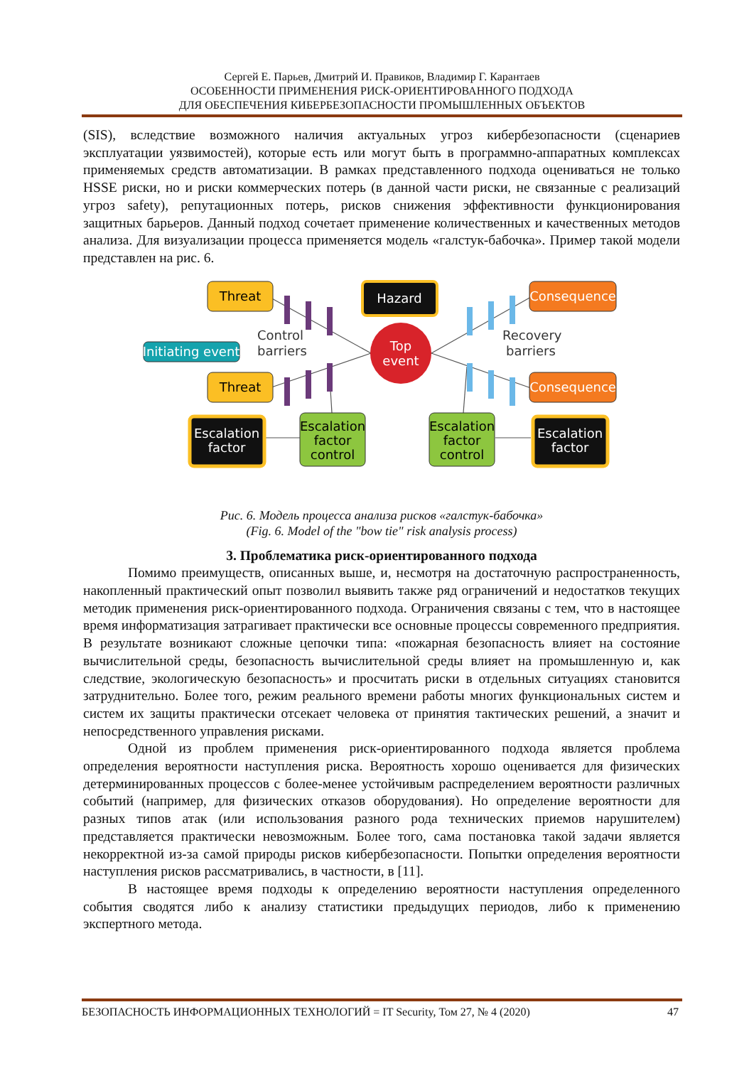Сергей Е. Парьев, Дмитрий И. Правиков, Владимир Г. Карантаев
ОСОБЕННОСТИ ПРИМЕНЕНИЯ РИСК-ОРИЕНТИРОВАННОГО ПОДХОДА
ДЛЯ ОБЕСПЕЧЕНИЯ КИБЕРБЕЗОПАСНОСТИ ПРОМЫШЛЕННЫХ ОБЪЕКТОВ
(SIS), вследствие возможного наличия актуальных угроз кибербезопасности (сценариев эксплуатации уязвимостей), которые есть или могут быть в программно-аппаратных комплексах применяемых средств автоматизации. В рамках представленного подхода оцениваться не только HSSE риски, но и риски коммерческих потерь (в данной части риски, не связанные с реализаций угроз safety), репутационных потерь, рисков снижения эффективности функционирования защитных барьеров. Данный подход сочетает применение количественных и качественных методов анализа. Для визуализации процесса применяется модель «галстук-бабочка». Пример такой модели представлен на рис. 6.
Threat
Threat
Initiating event
Control
barriers
Hazard
Top
event
Recovery
barriers
Consequence
Consequence
Escalation
factor
Escalation
factor
control
Escalation
factor
control
Escalation
factor
Рис. 6. Модель процесса анализа рисков «галстук-бабочка»
(Fig. 6. Model of the "bow tie" risk analysis process)
3. Проблематика риск-ориентированного подхода
Помимо преимуществ, описанных выше, и, несмотря на достаточную распространенность, накопленный практический опыт позволил выявить также ряд ограничений и недостатков текущих методик применения риск-ориентированного подхода. Ограничения связаны с тем, что в настоящее время информатизация затрагивает практически все основные процессы современного предприятия. В результате возникают сложные цепочки типа: «пожарная безопасность влияет на состояние вычислительной среды, безопасность вычислительной среды влияет на промышленную и, как следствие, экологическую безопасность» и просчитать риски в отдельных ситуациях становится затруднительно. Более того, режим реального времени работы многих функциональных систем и систем их защиты практически отсекает человека от принятия тактических решений, а значит и непосредственного управления рисками.
Одной из проблем применения риск-ориентированного подхода является проблема определения вероятности наступления риска. Вероятность хорошо оценивается для физических детерминированных процессов с более-менее устойчивым распределением вероятности различных событий (например, для физических отказов оборудования). Но определение вероятности для разных типов атак (или использования разного рода технических приемов нарушителем) представляется практически невозможным. Более того, сама постановка такой задачи является некорректной из-за самой природы рисков кибербезопасности. Попытки определения вероятности наступления рисков рассматривались, в частности, в [11].
В настоящее время подходы к определению вероятности наступления определенного события сводятся либо к анализу статистики предыдущих периодов, либо к применению экспертного метода.
БЕЗОПАСНОСТЬ ИНФОРМАЦИОННЫХ ТЕХНОЛОГИЙ = IT Security, Том 27, № 4 (2020) 47